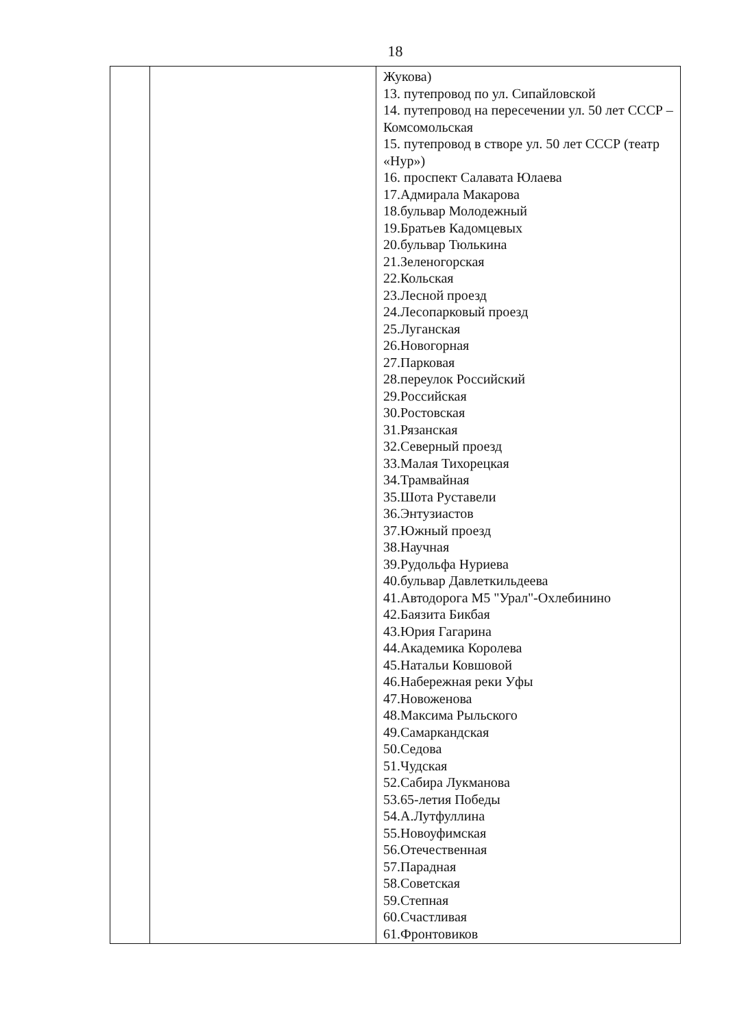18
| | | Жукова) 13. путепровод по ул. Сипайловской 14. путепровод на пересечении ул. 50 лет СССР – Комсомольская 15. путепровод в створе ул. 50 лет СССР (театр «Нур») 16. проспект Салавата Юлаева 17.Адмирала Макарова 18.бульвар Молодежный 19.Братьев Кадомцевых 20.бульвар Тюлькина 21.Зеленогорская 22.Кольская 23.Лесной проезд 24.Лесопарковый проезд 25.Луганская 26.Новогорная 27.Парковая 28.переулок Российский 29.Российская 30.Ростовская 31.Рязанская 32.Северный проезд 33.Малая Тихорецкая 34.Трамвайная 35.Шота Руставели 36.Энтузиастов 37.Южный проезд 38.Научная 39.Рудольфа Нуриева 40.бульвар Давлеткильдеева 41.Автодорога М5 "Урал"-Охлебинино 42.Баязита Бикбая 43.Юрия Гагарина 44.Академика Королева 45.Натальи Ковшовой 46.Набережная реки Уфы 47.Новоженова 48.Максима Рыльского 49.Самаркандская 50.Седова 51.Чудская 52.Сабира Лукманова 53.65-летия Победы 54.А.Лутфуллина 55.Новоуфимская 56.Отечественная 57.Парадная 58.Советская 59.Степная 60.Счастливая 61.Фронтовиков |